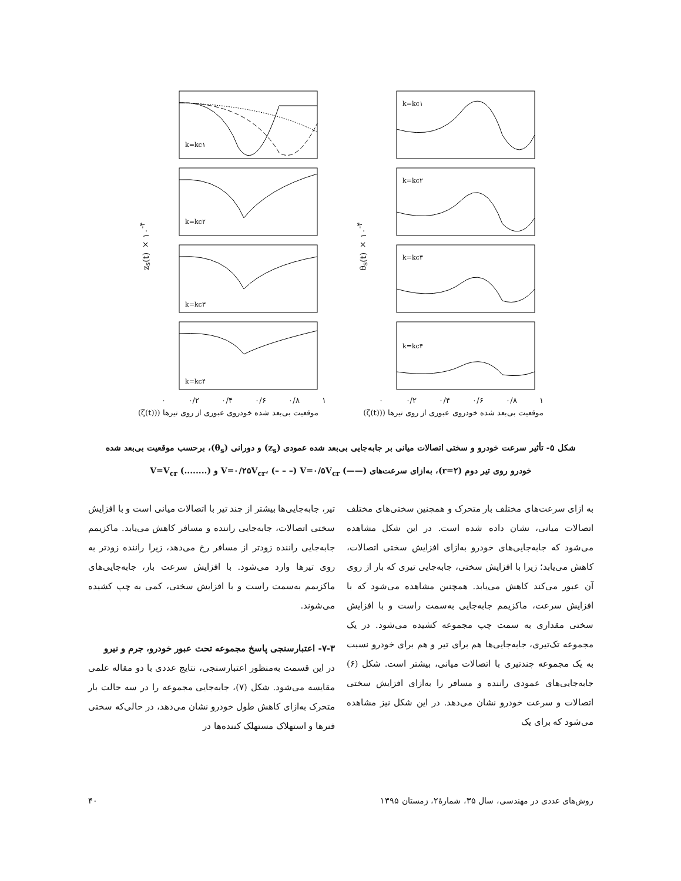z<sub>s</sub>(t) × ۱۰<sup>-۴</sup>
k=kc۱
k=kc۲
k=kc۳
k=kc۴
۱ ۰/۸ ۰/۶ ۰/۴ ۰/۲ ۰
θ<sub>s</sub>(t) × ۱۰<sup>-۴</sup>
k=kc۱
k=kc۲
k=kc۳
k=kc۴
۱ ۰/۸ ۰/۶ ۰/۴ ۰/۲ ۰
موقعیت بی‌بعد شده خودروی عبوری از روی تیرها ((ζ(t)) موقعیت بی‌بعد شده خودروی عبوری از روی تیرها ((ζ(t))
شکل ۵- تأثیر سرعت خودرو و سختی اتصالات میانی بر جابه‌جایی بی‌بعد شده عمودی (z<sub>s</sub>) و دورانی (θ<sub>s</sub>)، برحسب موقعیت بی‌بعد شده خودرو روی تیر دوم (r=۲)، به‌ازای سرعت‌های (——) V=۰/۲۵V<sub>cr</sub>، (– – –) V=۰/۵V<sub>cr</sub> و (........) V=V<sub>cr</sub>
به ازای سرعت‌های مختلف بار متحرک و همچنین سختی‌های مختلف اتصالات میانی، نشان داده شده است. در این شکل مشاهده می‌شود که جابه‌جایی‌های خودرو به‌ازای افزایش سختی اتصالات، کاهش می‌یابد؛ زیرا با افزایش سختی، جابه‌جایی تیری که بار از روی آن عبور می‌کند کاهش می‌یابد. همچنین مشاهده می‌شود که با افزایش سرعت، ماکزیمم جابه‌جایی به‌سمت راست و با افزایش سختی مقداری به سمت چپ مجموعه کشیده می‌شود. در یک مجموعه تک‌تیری، جابه‌جایی‌ها هم برای تیر و هم برای خودرو نسبت به یک مجموعه چندتیری با اتصالات میانی، بیشتر است. شکل (۶) جابه‌جایی‌های عمودی راننده و مسافر را به‌ازای افزایش سختی اتصالات و سرعت خودرو نشان می‌دهد. در این شکل نیز مشاهده می‌شود که برای یک
تیر، جابه‌جایی‌ها بیشتر از چند تیر با اتصالات میانی است و با افزایش سختی اتصالات، جابه‌جایی راننده و مسافر کاهش می‌یابد. ماکزیمم جابه‌جایی راننده زودتر از مسافر رخ می‌دهد، زیرا راننده زودتر به روی تیرها وارد می‌شود. با افزایش سرعت بار، جابه‌جایی‌های ماکزیمم به‌سمت راست و با افزایش سختی، کمی به چپ کشیده می‌شوند.
۷-۳- اعتبارسنجی پاسخ مجموعه تحت عبور خودرو، جرم و نیرو
در این قسمت به‌منظور اعتبارسنجی، نتایج عددی با دو مقاله علمی مقایسه می‌شود. شکل (۷)، جابه‌جایی مجموعه را در سه حالت بار متحرک به‌ازای کاهش طول خودرو نشان می‌دهد، در حالی‌که سختی فنرها و استهلاک مستهلک کننده‌ها در
۴۰ روش‌های عددی در مهندسی، سال ۳۵، شمارهٔ۲، زمستان ۱۳۹۵